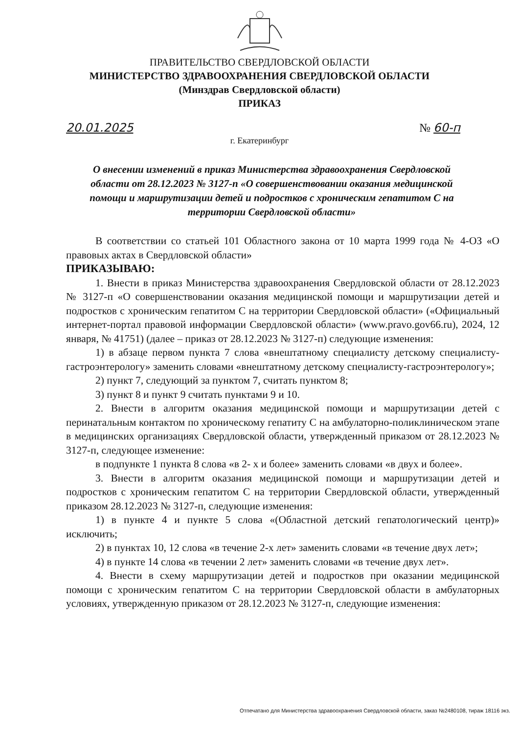ПРАВИТЕЛЬСТВО СВЕРДЛОВСКОЙ ОБЛАСТИ
МИНИСТЕРСТВО ЗДРАВООХРАНЕНИЯ СВЕРДЛОВСКОЙ ОБЛАСТИ
(Минздрав Свердловской области)
ПРИКАЗ
20.01.2025 № 60-п
г. Екатеринбург
О внесении изменений в приказ Министерства здравоохранения Свердловской области от 28.12.2023 № 3127-п «О совершенствовании оказания медицинской помощи и маршрутизации детей и подростков с хроническим гепатитом С на территории Свердловской области»
В соответствии со статьей 101 Областного закона от 10 марта 1999 года № 4-ОЗ «О правовых актах в Свердловской области»
ПРИКАЗЫВАЮ:
1. Внести в приказ Министерства здравоохранения Свердловской области от 28.12.2023 № 3127-п «О совершенствовании оказания медицинской помощи и маршрутизации детей и подростков с хроническим гепатитом С на территории Свердловской области» («Официальный интернет-портал правовой информации Свердловской области» (www.pravo.gov66.ru), 2024, 12 января, № 41751) (далее – приказ от 28.12.2023 № 3127-п) следующие изменения:
1) в абзаце первом пункта 7 слова «внештатному специалисту детскому специалисту-гастроэнтерологу» заменить словами «внештатному детскому специалисту-гастроэнтерологу»;
2) пункт 7, следующий за пунктом 7, считать пунктом 8;
3) пункт 8 и пункт 9 считать пунктами 9 и 10.
2. Внести в алгоритм оказания медицинской помощи и маршрутизации детей с перинатальным контактом по хроническому гепатиту С на амбулаторно-поликлиническом этапе в медицинских организациях Свердловской области, утвержденный приказом от 28.12.2023 № 3127-п, следующее изменение:
в подпункте 1 пункта 8 слова «в 2- х и более» заменить словами «в двух и более».
3. Внести в алгоритм оказания медицинской помощи и маршрутизации детей и подростков с хроническим гепатитом С на территории Свердловской области, утвержденный приказом 28.12.2023 № 3127-п, следующие изменения:
1) в пункте 4 и пункте 5 слова «(Областной детский гепатологический центр)» исключить;
2) в пунктах 10, 12 слова «в течение 2-х лет» заменить словами «в течение двух лет»;
4) в пункте 14 слова «в течении 2 лет» заменить словами «в течение двух лет».
4. Внести в схему маршрутизации детей и подростков при оказании медицинской помощи с хроническим гепатитом С на территории Свердловской области в амбулаторных условиях, утвержденную приказом от 28.12.2023 № 3127-п, следующие изменения:
Отпечатано для Министерства здравоохранения Свердловской области, заказ №2480108, тираж 18116 экз.